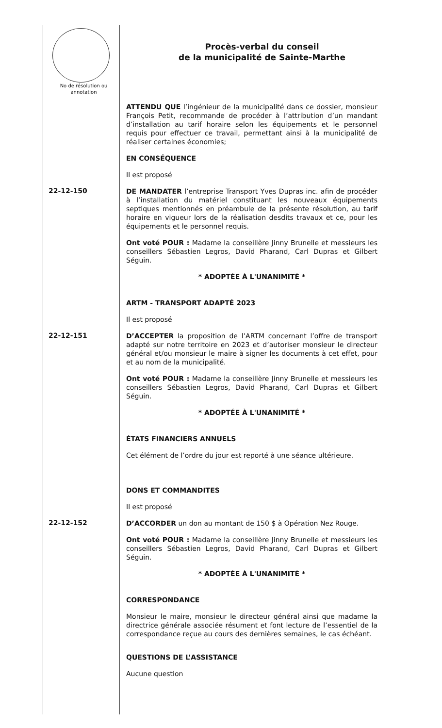No de résolution ou annotation
Procès-verbal du conseil
de la municipalité de Sainte-Marthe
ATTENDU QUE l’ingénieur de la municipalité dans ce dossier, monsieur François Petit, recommande de procéder à l’attribution d’un mandant d’installation au tarif horaire selon les équipements et le personnel requis pour effectuer ce travail, permettant ainsi à la municipalité de réaliser certaines économies;
EN CONSÉQUENCE
Il est proposé
22-12-150
DE MANDATER l’entreprise Transport Yves Dupras inc. afin de procéder à l’installation du matériel constituant les nouveaux équipements septiques mentionnés en préambule de la présente résolution, au tarif horaire en vigueur lors de la réalisation desdits travaux et ce, pour les équipements et le personnel requis.
Ont voté POUR : Madame la conseillère Jinny Brunelle et messieurs les conseillers Sébastien Legros, David Pharand, Carl Dupras et Gilbert Séguin.
* ADOPTÉE À L'UNANIMITÉ *
ARTM - TRANSPORT ADAPTÉ 2023
Il est proposé
22-12-151
D’ACCEPTER la proposition de l’ARTM concernant l’offre de transport adapté sur notre territoire en 2023 et d’autoriser monsieur le directeur général et/ou monsieur le maire à signer les documents à cet effet, pour et au nom de la municipalité.
Ont voté POUR : Madame la conseillère Jinny Brunelle et messieurs les conseillers Sébastien Legros, David Pharand, Carl Dupras et Gilbert Séguin.
* ADOPTÉE À L'UNANIMITÉ *
ÉTATS FINANCIERS ANNUELS
Cet élément de l’ordre du jour est reporté à une séance ultérieure.
DONS ET COMMANDITES
Il est proposé
22-12-152
D’ACCORDER un don au montant de 150 $ à Opération Nez Rouge.
Ont voté POUR : Madame la conseillère Jinny Brunelle et messieurs les conseillers Sébastien Legros, David Pharand, Carl Dupras et Gilbert Séguin.
* ADOPTÉE À L'UNANIMITÉ *
CORRESPONDANCE
Monsieur le maire, monsieur le directeur général ainsi que madame la directrice générale associée résument et font lecture de l’essentiel de la correspondance reçue au cours des dernières semaines, le cas échéant.
QUESTIONS DE L’ASSISTANCE
Aucune question